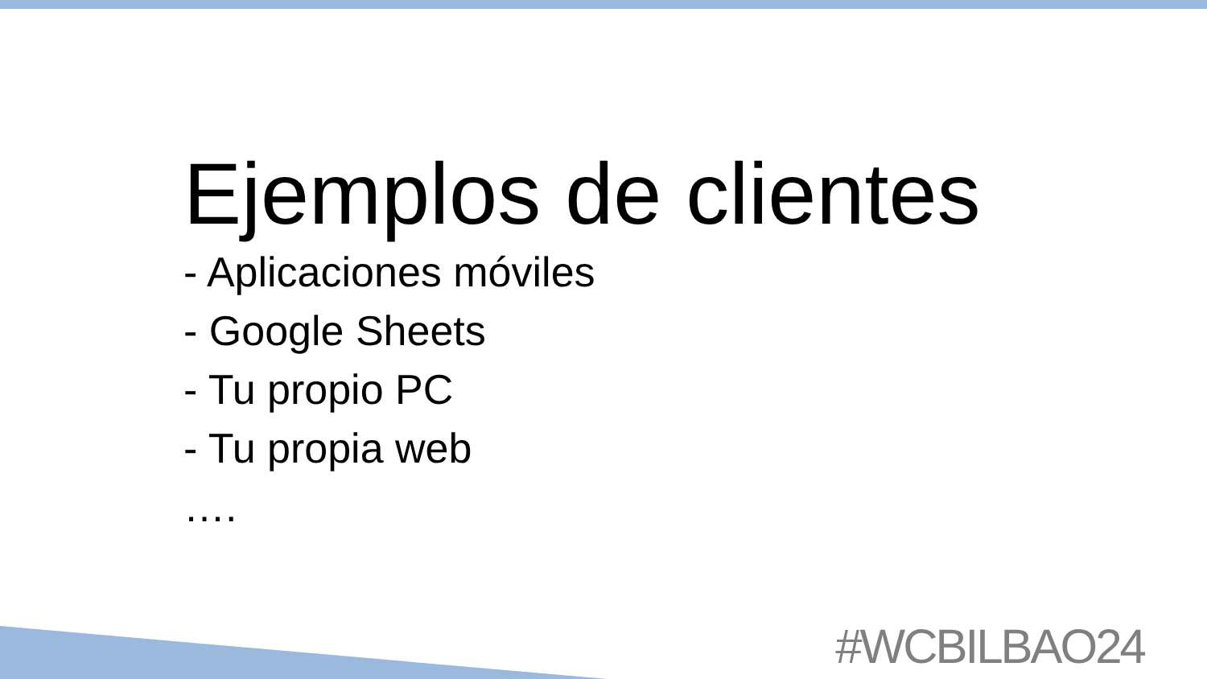Ejemplos de clientes
- Aplicaciones móviles
- Google Sheets
- Tu propio PC
- Tu propia web
….
#WCBILBAO24